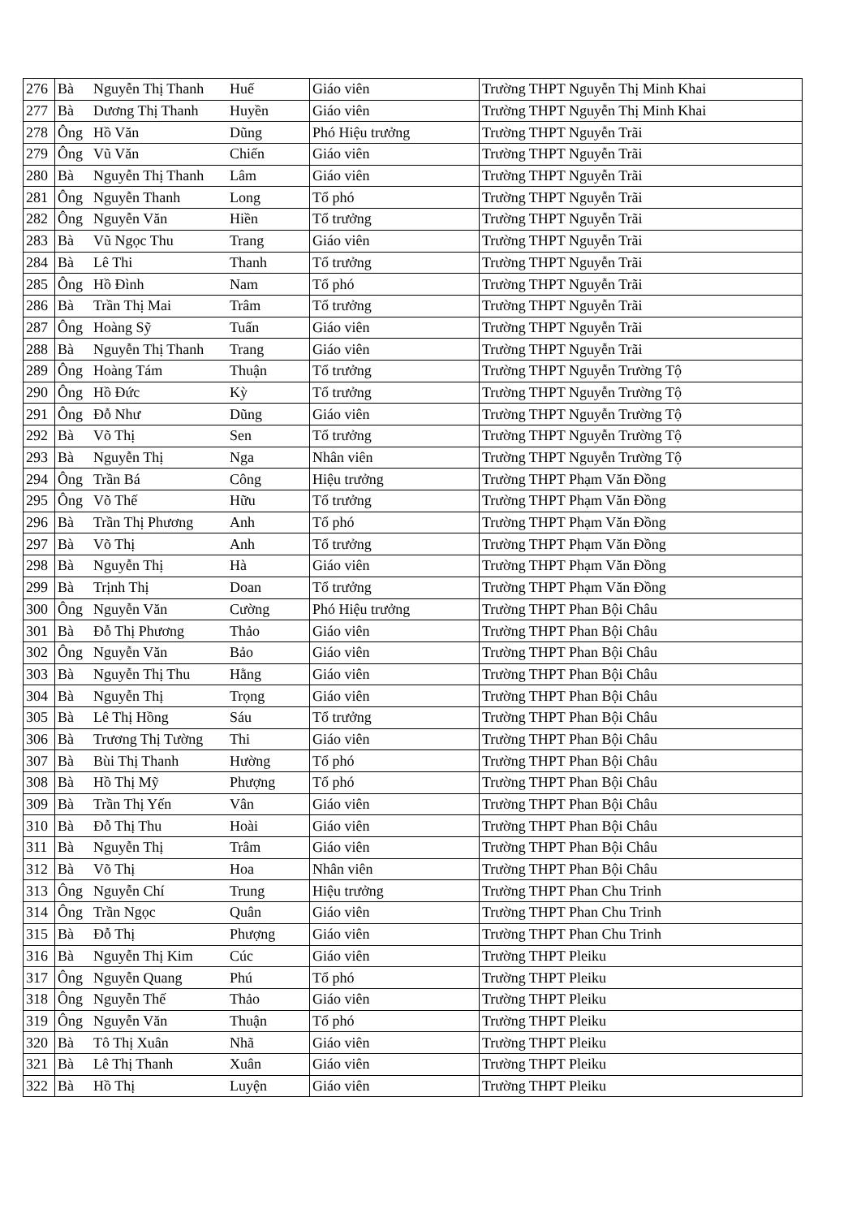| 276 | Bà | Nguyễn Thị Thanh | Huế | Giáo viên | Trường THPT Nguyễn Thị Minh Khai |
| 277 | Bà | Dương Thị Thanh | Huyền | Giáo viên | Trường THPT Nguyễn Thị Minh Khai |
| 278 | Ông | Hồ Văn | Dũng | Phó Hiệu trưởng | Trường THPT Nguyễn Trãi |
| 279 | Ông | Vũ Văn | Chiến | Giáo viên | Trường THPT Nguyễn Trãi |
| 280 | Bà | Nguyễn Thị Thanh | Lâm | Giáo viên | Trường THPT Nguyễn Trãi |
| 281 | Ông | Nguyễn Thanh | Long | Tổ phó | Trường THPT Nguyễn Trãi |
| 282 | Ông | Nguyễn Văn | Hiền | Tổ trưởng | Trường THPT Nguyễn Trãi |
| 283 | Bà | Vũ Ngọc Thu | Trang | Giáo viên | Trường THPT Nguyễn Trãi |
| 284 | Bà | Lê Thi | Thanh | Tổ trưởng | Trường THPT Nguyễn Trãi |
| 285 | Ông | Hồ Đình | Nam | Tổ phó | Trường THPT Nguyễn Trãi |
| 286 | Bà | Trần Thị Mai | Trâm | Tổ trưởng | Trường THPT Nguyễn Trãi |
| 287 | Ông | Hoàng Sỹ | Tuấn | Giáo viên | Trường THPT Nguyễn Trãi |
| 288 | Bà | Nguyễn Thị Thanh | Trang | Giáo viên | Trường THPT Nguyễn Trãi |
| 289 | Ông | Hoàng Tám | Thuận | Tổ trưởng | Trường THPT Nguyễn Trường Tộ |
| 290 | Ông | Hồ Đức | Kỳ | Tổ trưởng | Trường THPT Nguyễn Trường Tộ |
| 291 | Ông | Đỗ Như | Dũng | Giáo viên | Trường THPT Nguyễn Trường Tộ |
| 292 | Bà | Võ Thị | Sen | Tổ trưởng | Trường THPT Nguyễn Trường Tộ |
| 293 | Bà | Nguyễn Thị | Nga | Nhân viên | Trường THPT Nguyễn Trường Tộ |
| 294 | Ông | Trần Bá | Công | Hiệu trưởng | Trường THPT Phạm Văn Đồng |
| 295 | Ông | Võ Thế | Hữu | Tổ trưởng | Trường THPT Phạm Văn Đồng |
| 296 | Bà | Trần Thị Phương | Anh | Tổ phó | Trường THPT Phạm Văn Đồng |
| 297 | Bà | Võ Thị | Anh | Tổ trưởng | Trường THPT Phạm Văn Đồng |
| 298 | Bà | Nguyễn Thị | Hà | Giáo viên | Trường THPT Phạm Văn Đồng |
| 299 | Bà | Trịnh Thị | Doan | Tổ trưởng | Trường THPT Phạm Văn Đồng |
| 300 | Ông | Nguyễn Văn | Cường | Phó Hiệu trưởng | Trường THPT Phan Bội Châu |
| 301 | Bà | Đỗ Thị Phương | Thảo | Giáo viên | Trường THPT Phan Bội Châu |
| 302 | Ông | Nguyễn Văn | Bảo | Giáo viên | Trường THPT Phan Bội Châu |
| 303 | Bà | Nguyễn Thị Thu | Hằng | Giáo viên | Trường THPT Phan Bội Châu |
| 304 | Bà | Nguyễn Thị | Trọng | Giáo viên | Trường THPT Phan Bội Châu |
| 305 | Bà | Lê Thị Hồng | Sáu | Tổ trưởng | Trường THPT Phan Bội Châu |
| 306 | Bà | Trương Thị Tường | Thi | Giáo viên | Trường THPT Phan Bội Châu |
| 307 | Bà | Bùi Thị Thanh | Hường | Tổ phó | Trường THPT Phan Bội Châu |
| 308 | Bà | Hồ Thị Mỹ | Phượng | Tổ phó | Trường THPT Phan Bội Châu |
| 309 | Bà | Trần Thị Yến | Vân | Giáo viên | Trường THPT Phan Bội Châu |
| 310 | Bà | Đỗ Thị Thu | Hoài | Giáo viên | Trường THPT Phan Bội Châu |
| 311 | Bà | Nguyễn Thị | Trâm | Giáo viên | Trường THPT Phan Bội Châu |
| 312 | Bà | Võ Thị | Hoa | Nhân viên | Trường THPT Phan Bội Châu |
| 313 | Ông | Nguyễn Chí | Trung | Hiệu trưởng | Trường THPT Phan Chu Trinh |
| 314 | Ông | Trần Ngọc | Quân | Giáo viên | Trường THPT Phan Chu Trinh |
| 315 | Bà | Đỗ Thị | Phượng | Giáo viên | Trường THPT Phan Chu Trinh |
| 316 | Bà | Nguyễn Thị Kim | Cúc | Giáo viên | Trường THPT Pleiku |
| 317 | Ông | Nguyễn Quang | Phú | Tổ phó | Trường THPT Pleiku |
| 318 | Ông | Nguyễn Thế | Thảo | Giáo viên | Trường THPT Pleiku |
| 319 | Ông | Nguyễn Văn | Thuận | Tổ phó | Trường THPT Pleiku |
| 320 | Bà | Tô Thị Xuân | Nhã | Giáo viên | Trường THPT Pleiku |
| 321 | Bà | Lê Thị Thanh | Xuân | Giáo viên | Trường THPT Pleiku |
| 322 | Bà | Hồ Thị | Luyện | Giáo viên | Trường THPT Pleiku |